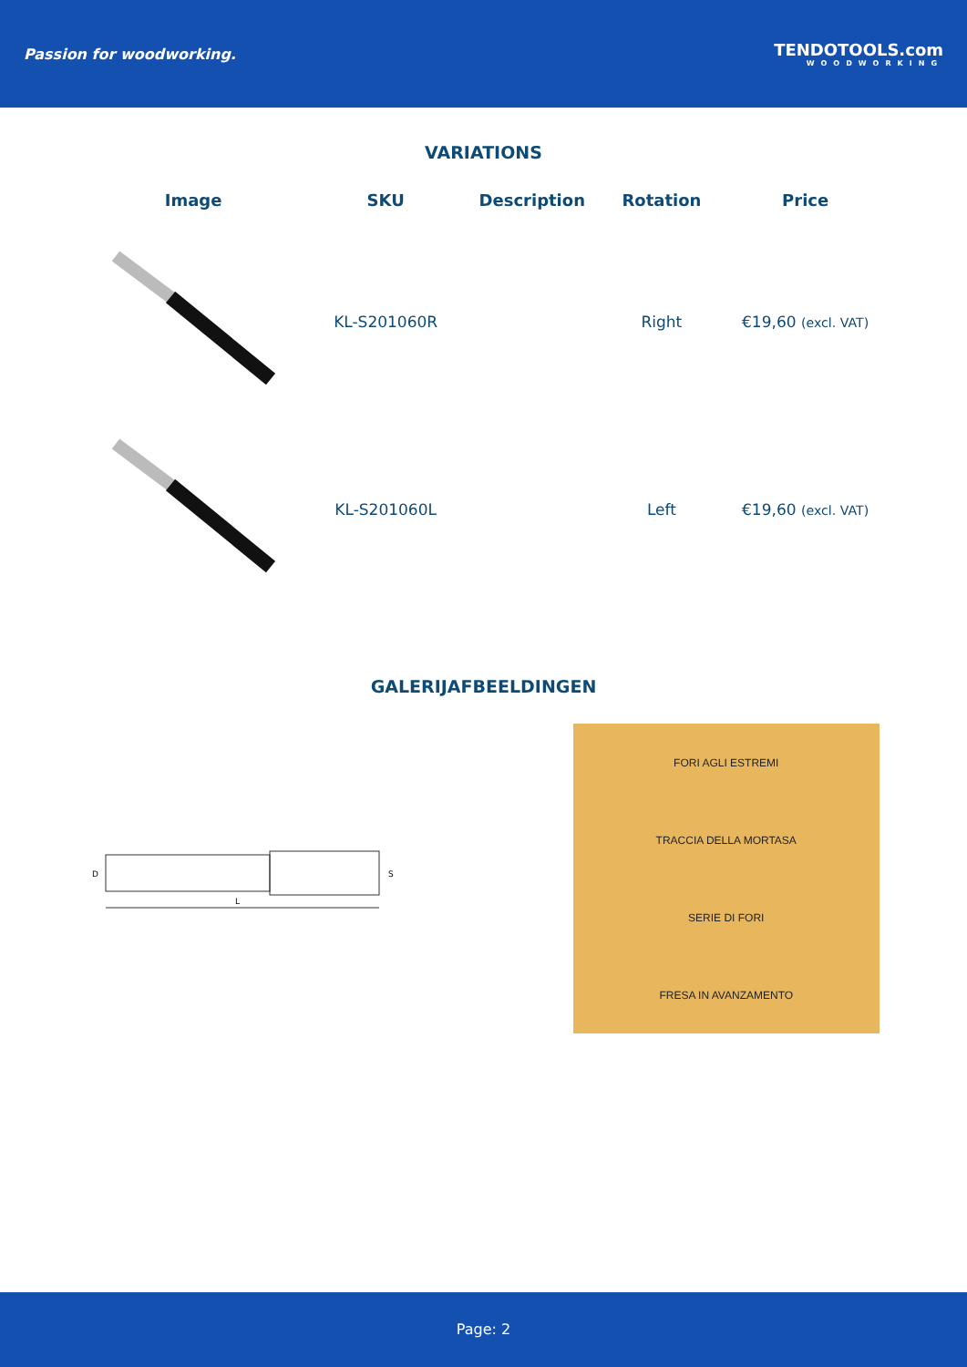Passion for woodworking. TENDOTOOLS.com
WOODWORKING
VARIATIONS
| Image | SKU | Description | Rotation | Price |
| --- | --- | --- | --- | --- |
| | KL-S201060R | | Right | €19,60 (excl. VAT) |
| | KL-S201060L | | Left | €19,60 (excl. VAT) |
GALERIJAFBEELDINGEN
D
L
S
FORI AGLI ESTREMI
TRACCIA DELLA MORTASA
SERIE DI FORI
FRESA IN AVANZAMENTO
Page: 2